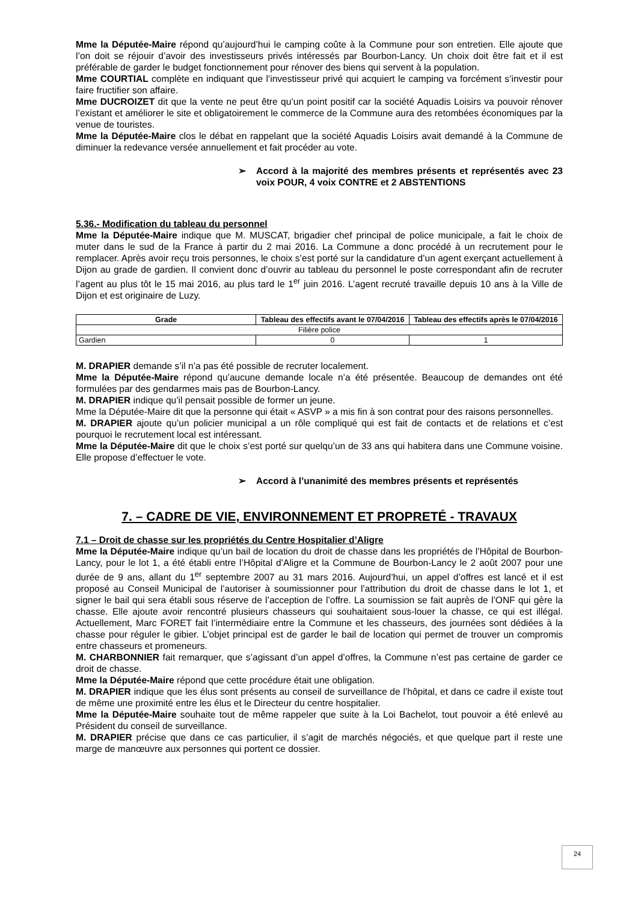Mme la Députée-Maire répond qu’aujourd’hui le camping coûte à la Commune pour son entretien. Elle ajoute que l’on doit se réjouir d’avoir des investisseurs privés intéressés par Bourbon-Lancy. Un choix doit être fait et il est préférable de garder le budget fonctionnement pour rénover des biens qui servent à la population.
Mme COURTIAL complète en indiquant que l’investisseur privé qui acquiert le camping va forcément s’investir pour faire fructifier son affaire.
Mme DUCROIZET dit que la vente ne peut être qu’un point positif car la société Aquadis Loisirs va pouvoir rénover l’existant et améliorer le site et obligatoirement le commerce de la Commune aura des retombées économiques par la venue de touristes.
Mme la Députée-Maire clos le débat en rappelant que la société Aquadis Loisirs avait demandé à la Commune de diminuer la redevance versée annuellement et fait procéder au vote.
➢ Accord à la majorité des membres présents et représentés avec 23 voix POUR, 4 voix CONTRE et 2 ABSTENTIONS
5.36.- Modification du tableau du personnel
Mme la Députée-Maire indique que M. MUSCAT, brigadier chef principal de police municipale, a fait le choix de muter dans le sud de la France à partir du 2 mai 2016. La Commune a donc procédé à un recrutement pour le remplacer. Après avoir reçu trois personnes, le choix s’est porté sur la candidature d’un agent exerçant actuellement à Dijon au grade de gardien. Il convient donc d’ouvrir au tableau du personnel le poste correspondant afin de recruter l’agent au plus tôt le 15 mai 2016, au plus tard le 1<sup>er</sup> juin 2016. L’agent recruté travaille depuis 10 ans à la Ville de Dijon et est originaire de Luzy.
| Grade | Tableau des effectifs avant le 07/04/2016 | Tableau des effectifs après le 07/04/2016 |
| --- | --- | --- |
| Filière police | | |
| Gardien | 0 | 1 |
M. DRAPIER demande s’il n’a pas été possible de recruter localement.
Mme la Députée-Maire répond qu’aucune demande locale n’a été présentée. Beaucoup de demandes ont été formulées par des gendarmes mais pas de Bourbon-Lancy.
M. DRAPIER indique qu’il pensait possible de former un jeune.
Mme la Députée-Maire dit que la personne qui était « ASVP » a mis fin à son contrat pour des raisons personnelles.
M. DRAPIER ajoute qu’un policier municipal a un rôle compliqué qui est fait de contacts et de relations et c’est pourquoi le recrutement local est intéressant.
Mme la Députée-Maire dit que le choix s’est porté sur quelqu’un de 33 ans qui habitera dans une Commune voisine. Elle propose d’effectuer le vote.
➢ Accord à l’unanimité des membres présents et représentés
7. – CADRE DE VIE, ENVIRONNEMENT ET PROPRETÉ - TRAVAUX
7.1 – Droit de chasse sur les propriétés du Centre Hospitalier d’Aligre
Mme la Députée-Maire indique qu’un bail de location du droit de chasse dans les propriétés de l’Hôpital de Bourbon-Lancy, pour le lot 1, a été établi entre l’Hôpital d’Aligre et la Commune de Bourbon-Lancy le 2 août 2007 pour une durée de 9 ans, allant du 1<sup>er</sup> septembre 2007 au 31 mars 2016. Aujourd’hui, un appel d’offres est lancé et il est proposé au Conseil Municipal de l’autoriser à soumissionner pour l’attribution du droit de chasse dans le lot 1, et signer le bail qui sera établi sous réserve de l’acception de l’offre. La soumission se fait auprès de l’ONF qui gère la chasse. Elle ajoute avoir rencontré plusieurs chasseurs qui souhaitaient sous-louer la chasse, ce qui est illégal. Actuellement, Marc FORET fait l’intermédiaire entre la Commune et les chasseurs, des journées sont dédiées à la chasse pour réguler le gibier. L’objet principal est de garder le bail de location qui permet de trouver un compromis entre chasseurs et promeneurs.
M. CHARBONNIER fait remarquer, que s’agissant d’un appel d’offres, la Commune n’est pas certaine de garder ce droit de chasse.
Mme la Députée-Maire répond que cette procédure était une obligation.
M. DRAPIER indique que les élus sont présents au conseil de surveillance de l’hôpital, et dans ce cadre il existe tout de même une proximité entre les élus et le Directeur du centre hospitalier.
Mme la Députée-Maire souhaite tout de même rappeler que suite à la Loi Bachelot, tout pouvoir a été enlevé au Président du conseil de surveillance.
M. DRAPIER précise que dans ce cas particulier, il s’agit de marchés négociés, et que quelque part il reste une marge de manœuvre aux personnes qui portent ce dossier.
24